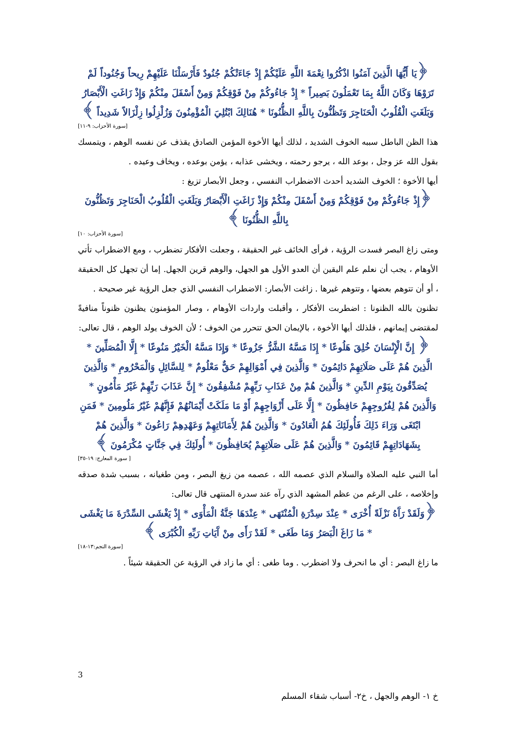﴿يَا أَيُّهَا الَّذِينَ آمَنُوا اذْكُرُوا نِعْمَةَ اللَّهِ عَلَيْكُمْ إِذْ جَاءَتْكُمْ جُنُودٌ فَأَرْسَلْنَا عَلَيْهِمْ رِيحاً وَجُنُوداً لَمْ تَرَوْهَا وَكَانَ اللَّهُ بِمَا تَعْمَلُونَ بَصِيراً * إِذْ جَاءُوكُمْ مِنْ فَوْقِكُمْ وَمِنْ أَسْفَلَ مِنْكُمْ وَإِذْ زَاغَتِ الْأَبْصَارُ وَبَلَغَتِ الْقُلُوبُ الْحَنَاجِرَ وَتَظُنُّونَ بِاللَّهِ الظُّنُونَا * هُنَالِكَ ابْتُلِيَ الْمُؤْمِنُونَ وَزُلْزِلُوا زِلْزَالاً شَدِيداً ﴾
[سورة الأحزاب: ٩-١١]
هذا الظن الباطل سببه الخوف الشديد ، لذلك أيها الأخوة المؤمن الصادق يقذف عن نفسه الوهم ، ويتمسك بقول الله عز وجل ، بوعد الله ، يرجو رحمته ، ويخشى عذابه ، يؤمن بوعده ، ويخاف وعيده .
أيها الأخوة ؛ الخوف الشديد أحدث الاضطراب النفسي ، وجعل الأبصار تزيغ :
﴿إِذْ جَاءُوكُمْ مِنْ فَوْقِكُمْ وَمِنْ أَسْفَلَ مِنْكُمْ وَإِذْ زَاغَتِ الْأَبْصَارُ وَبَلَغَتِ الْقُلُوبُ الْحَنَاجِرَ وَتَظُنُّونَ بِاللَّهِ الظُّنُونَا ﴾
[سورة الأحزاب: ١٠]
ومتى زاغ البصر فسدت الرؤية ، فرأى الخائف غير الحقيقة ، وجعلت الأفكار تضطرب ، ومع الاضطراب تأتي الأوهام ، يجب أن نعلم علم اليقين أن العدو الأول هو الجهل، والوهم قرين الجهل. إما أن تجهل كل الحقيقة ، أو أن تتوهم بعضها ، وتتوهم غيرها . زاغت الأبصار: الاضطراب النفسي الذي جعل الرؤية غير صحيحة .
تظنون بالله الظنونا : اضطربت الأفكار ، وأقبلت واردات الأوهام ، وصار المؤمنون يظنون ظنوناً منافيةً لمقتضى إيمانهم ، فلذلك أيها الأخوة ، بالإيمان الحق تتحرر من الخوف ؛ لأن الخوف يولد الوهم ، قال تعالى:
﴿ إِنَّ الْإِنْسَانَ خُلِقَ هَلُوعًا * إِذَا مَسَّهُ الشَّرُّ جَزُوعًا * وَإِذَا مَسَّهُ الْخَيْرُ مَنُوعًا * إِلَّا الْمُصَلِّينَ * الَّذِينَ هُمْ عَلَى صَلَاتِهِمْ دَائِمُونَ * وَالَّذِينَ فِي أَمْوَالِهِمْ حَقٌّ مَعْلُومٌ * لِلسَّائِلِ وَالْمَحْرُومِ * وَالَّذِينَ يُصَدِّقُونَ بِيَوْمِ الدِّينِ * وَالَّذِينَ هُمْ مِنْ عَذَابِ رَبِّهِمْ مُشْفِقُونَ * إِنَّ عَذَابَ رَبِّهِمْ غَيْرُ مَأْمُونٍ * وَالَّذِينَ هُمْ لِفُرُوجِهِمْ حَافِظُونَ * إِلَّا عَلَى أَزْوَاجِهِمْ أَوْ مَا مَلَكَتْ أَيْمَانُهُمْ فَإِنَّهُمْ غَيْرُ مَلُومِينَ * فَمَنِ ابْتَغَى وَرَاءَ ذَلِكَ فَأُولَئِكَ هُمُ الْعَادُونَ * وَالَّذِينَ هُمْ لِأَمَانَاتِهِمْ وَعَهْدِهِمْ رَاعُونَ * وَالَّذِينَ هُمْ بِشَهَادَاتِهِمْ قَائِمُونَ * وَالَّذِينَ هُمْ عَلَى صَلَاتِهِمْ يُحَافِظُونَ * أُولَئِكَ فِي جَنَّاتٍ مُكْرَمُونَ ﴾
[ سورة المعارج: ١٩-٣٥]
أما النبي عليه الصلاة والسلام الذي عصمه الله ، عصمه من زيغ البصر ، ومن طغيانه ، بسبب شدة صدقه وإخلاصه ، على الرغم من عظم المشهد الذي رآه عند سدرة المنتهى قال تعالى:
﴿وَلَقَدْ رَآَهُ نَزْلَةً أُخْرَى * عِنْدَ سِدْرَةِ الْمُنْتَهَى * عِنْدَهَا جَنَّةُ الْمَأْوَى * إِذْ يَغْشَى السِّدْرَةَ مَا يَغْشَى * مَا زَاغَ الْبَصَرُ وَمَا طَغَى * لَقَدْ رَأَى مِنْ آَيَاتِ رَبِّهِ الْكُبْرَى ﴾
[سورة النجم:١٣-١٨]
ما زاغ البصر : أي ما انحرف ولا اضطرب . وما طغى : أي ما زاد في الرؤية عن الحقيقة شيئاً .
3
خ ١- الوهم والجهل ، خ٢- أسباب شقاء المسلم